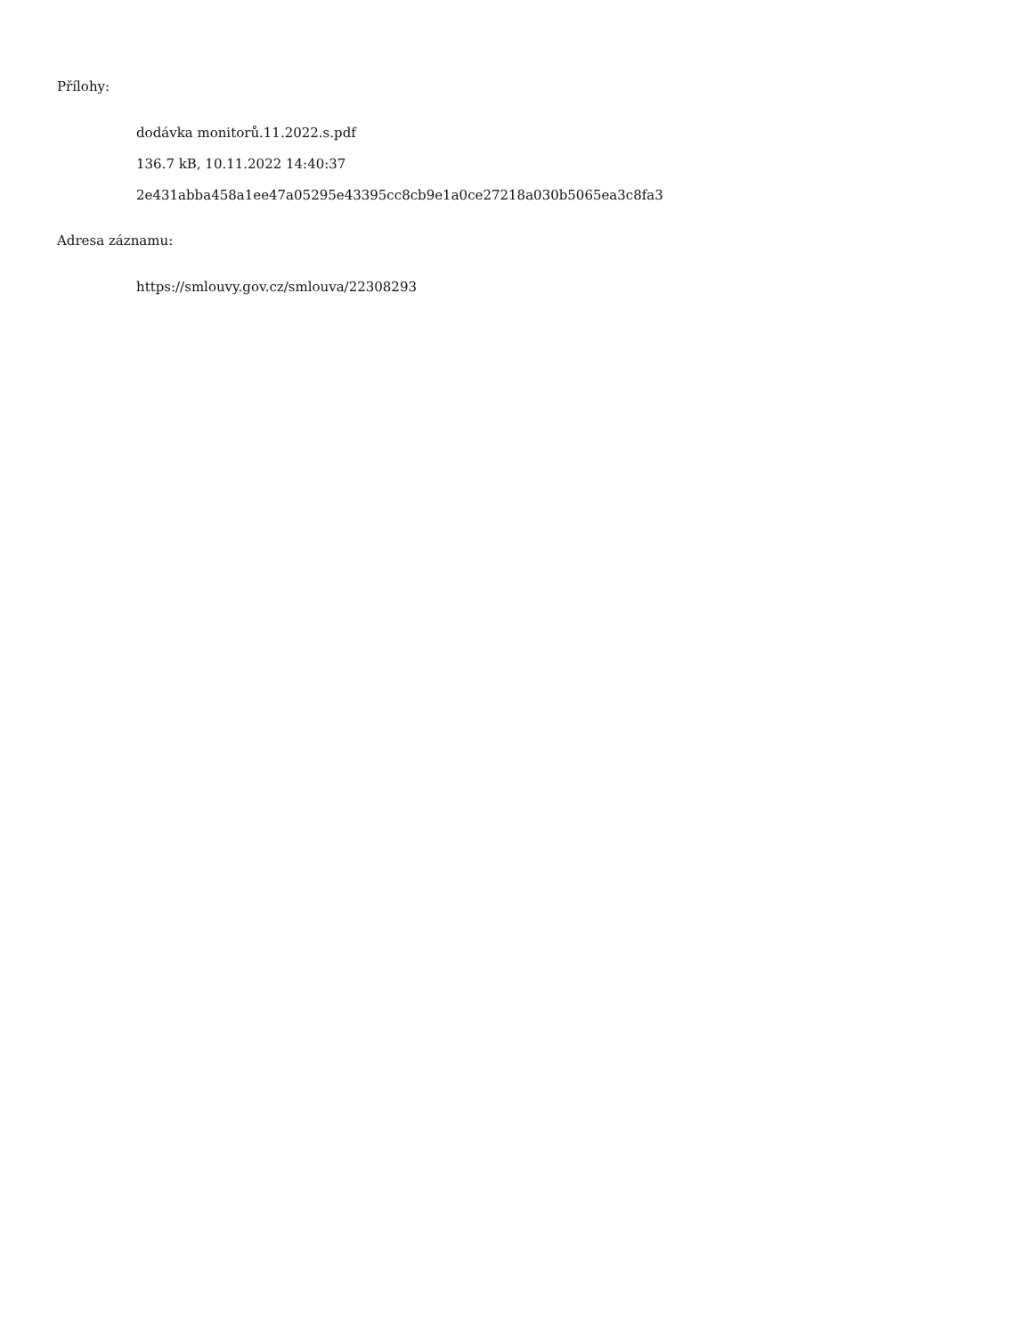Přílohy:
dodávka monitorů.11.2022.s.pdf
136.7 kB, 10.11.2022 14:40:37
2e431abba458a1ee47a05295e43395cc8cb9e1a0ce27218a030b5065ea3c8fa3
Adresa záznamu:
https://smlouvy.gov.cz/smlouva/22308293